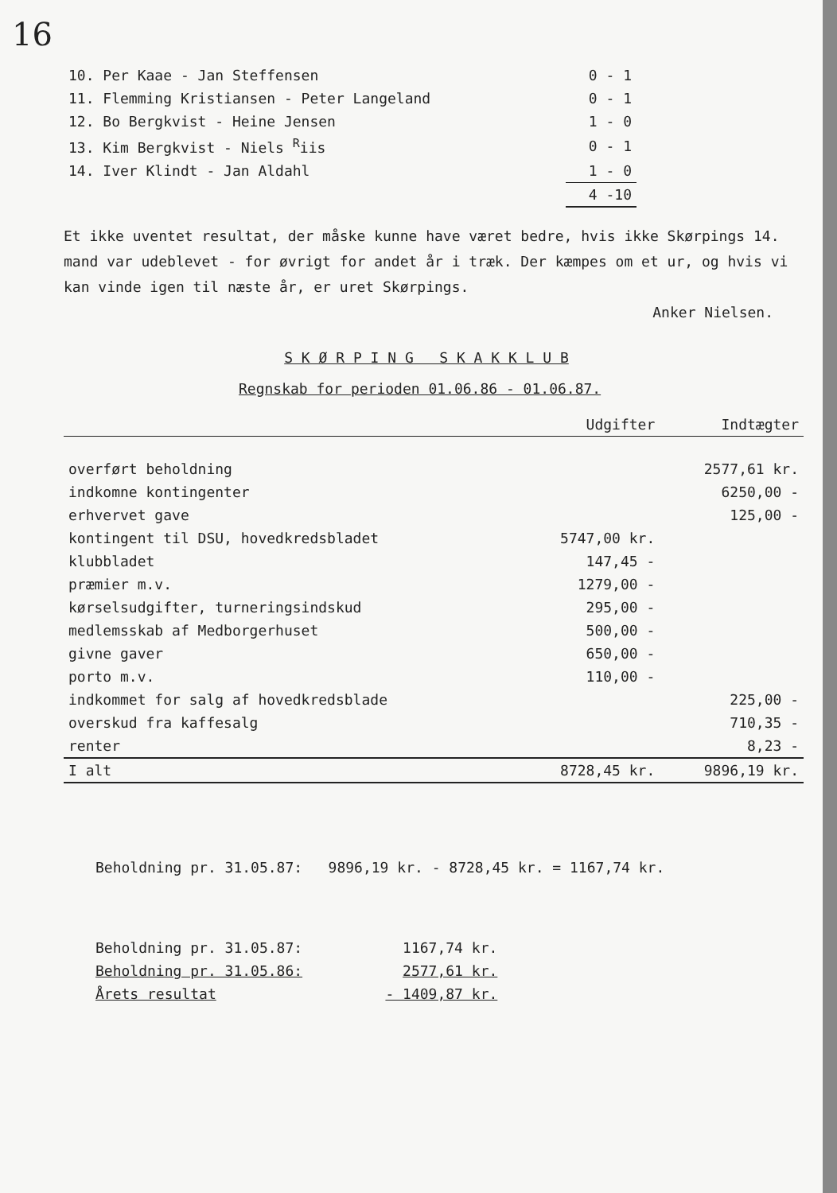16
| 10. Per Kaae - Jan Steffensen | 0 - 1 |
| 11. Flemming Kristiansen - Peter Langeland | 0 - 1 |
| 12. Bo Bergkvist - Heine Jensen | 1 - 0 |
| 13. Kim Bergkvist - Niels <sup>R</sup>iis | 0 - 1 |
| 14. Iver Klindt - Jan Aldahl | 1 - 0 |
| | 4 -10 |
Et ikke uventet resultat, der måske kunne have været bedre, hvis ikke Skørpings 14. mand var udeblevet - for øvrigt for andet år i træk. Der kæmpes om et ur, og hvis vi kan vinde igen til næste år, er uret Skørpings.
Anker Nielsen.
S K Ø R P I N G S K A K K L U B
Regnskab for perioden 01.06.86 - 01.06.87.
| | Udgifter | Indtægter |
| overført beholdning | | 2577,61 kr. |
| indkomne kontingenter | | 6250,00 - |
| erhvervet gave | | 125,00 - |
| kontingent til DSU, hovedkredsbladet | 5747,00 kr. | |
| klubbladet | 147,45 - | |
| præmier m.v. | 1279,00 - | |
| kørselsudgifter, turneringsindskud | 295,00 - | |
| medlemsskab af Medborgerhuset | 500,00 - | |
| givne gaver | 650,00 - | |
| porto m.v. | 110,00 - | |
| indkommet for salg af hovedkredsblade | | 225,00 - |
| overskud fra kaffesalg | | 710,35 - |
| renter | | 8,23 - |
| I alt | 8728,45 kr. | 9896,19 kr. |
Beholdning pr. 31.05.87: 9896,19 kr. - 8728,45 kr. = 1167,74 kr.
| Beholdning pr. 31.05.87: | 1167,74 kr. |
| Beholdning pr. 31.05.86: | 2577,61 kr. |
| Årets resultat | - 1409,87 kr. |